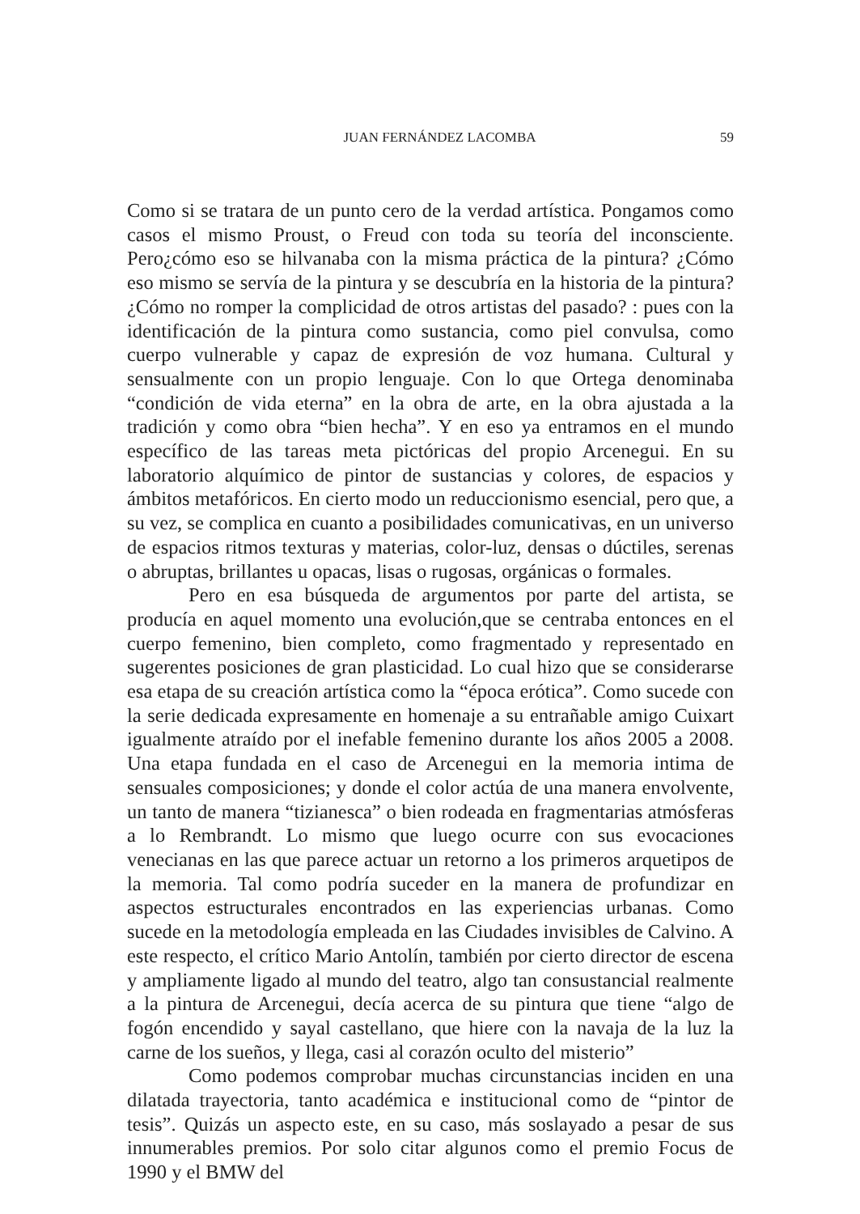JUAN FERNÁNDEZ LACOMBA 59
Como si se tratara de un punto cero de la verdad artística. Pongamos como casos el mismo Proust, o Freud con toda su teoría del inconsciente. Pero¿cómo eso se hilvanaba con la misma práctica de la pintura? ¿Cómo eso mismo se servía de la pintura y se descubría en la historia de la pintura? ¿Cómo no romper la complicidad de otros artistas del pasado? : pues con la identificación de la pintura como sustancia, como piel convulsa, como cuerpo vulnerable y capaz de expresión de voz humana. Cultural y sensualmente con un propio lenguaje. Con lo que Ortega denominaba “condición de vida eterna” en la obra de arte, en la obra ajustada a la tradición y como obra “bien hecha”. Y en eso ya entramos en el mundo específico de las tareas meta pictóricas del propio Arcenegui. En su laboratorio alquímico de pintor de sustancias y colores, de espacios y ámbitos metafóricos. En cierto modo un reduccionismo esencial, pero que, a su vez, se complica en cuanto a posibilidades comunicativas, en un universo de espacios ritmos texturas y materias, color-luz, densas o dúctiles, serenas o abruptas, brillantes u opacas, lisas o rugosas, orgánicas o formales.
Pero en esa búsqueda de argumentos por parte del artista, se producía en aquel momento una evolución,que se centraba entonces en el cuerpo femenino, bien completo, como fragmentado y representado en sugerentes posiciones de gran plasticidad. Lo cual hizo que se considerarse esa etapa de su creación artística como la “época erótica”. Como sucede con la serie dedicada expresamente en homenaje a su entrañable amigo Cuixart igualmente atraído por el inefable femenino durante los años 2005 a 2008. Una etapa fundada en el caso de Arcenegui en la memoria intima de sensuales composiciones; y donde el color actúa de una manera envolvente, un tanto de manera “tizianesca” o bien rodeada en fragmentarias atmósferas a lo Rembrandt. Lo mismo que luego ocurre con sus evocaciones venecianas en las que parece actuar un retorno a los primeros arquetipos de la memoria. Tal como podría suceder en la manera de profundizar en aspectos estructurales encontrados en las experiencias urbanas. Como sucede en la metodología empleada en las Ciudades invisibles de Calvino. A este respecto, el crítico Mario Antolín, también por cierto director de escena y ampliamente ligado al mundo del teatro, algo tan consustancial realmente a la pintura de Arcenegui, decía acerca de su pintura que tiene “algo de fogón encendido y sayal castellano, que hiere con la navaja de la luz la carne de los sueños, y llega, casi al corazón oculto del misterio”
Como podemos comprobar muchas circunstancias inciden en una dilatada trayectoria, tanto académica e institucional como de “pintor de tesis”. Quizás un aspecto este, en su caso, más soslayado a pesar de sus innumerables premios. Por solo citar algunos como el premio Focus de 1990 y el BMW del